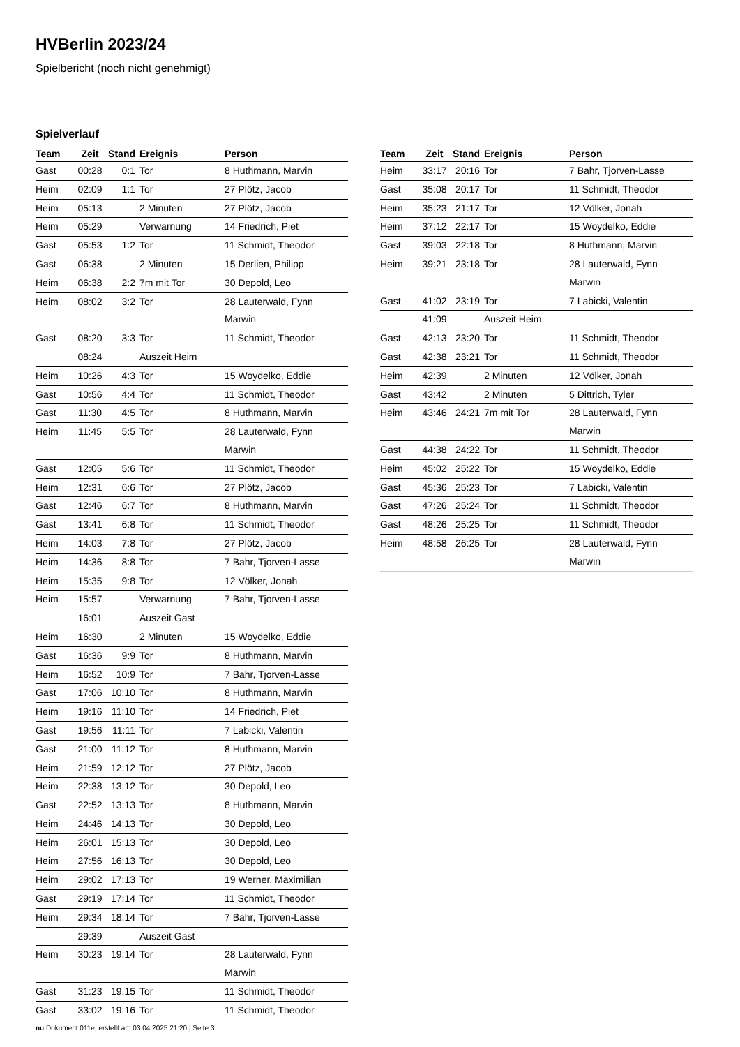HVBerlin 2023/24
Spielbericht (noch nicht genehmigt)
Spielverlauf
| Team | Zeit | Stand | Ereignis | Person |
| --- | --- | --- | --- | --- |
| Gast | 00:28 | 0:1 | Tor | 8 Huthmann, Marvin |
| Heim | 02:09 | 1:1 | Tor | 27 Plötz, Jacob |
| Heim | 05:13 | | 2 Minuten | 27 Plötz, Jacob |
| Heim | 05:29 | | Verwarnung | 14 Friedrich, Piet |
| Gast | 05:53 | 1:2 | Tor | 11 Schmidt, Theodor |
| Gast | 06:38 | | 2 Minuten | 15 Derlien, Philipp |
| Heim | 06:38 | 2:2 | 7m mit Tor | 30 Depold, Leo |
| Heim | 08:02 | 3:2 | Tor | 28 Lauterwald, Fynn Marwin |
| Gast | 08:20 | 3:3 | Tor | 11 Schmidt, Theodor |
| | 08:24 | | Auszeit Heim | |
| Heim | 10:26 | 4:3 | Tor | 15 Woydelko, Eddie |
| Gast | 10:56 | 4:4 | Tor | 11 Schmidt, Theodor |
| Gast | 11:30 | 4:5 | Tor | 8 Huthmann, Marvin |
| Heim | 11:45 | 5:5 | Tor | 28 Lauterwald, Fynn Marwin |
| Gast | 12:05 | 5:6 | Tor | 11 Schmidt, Theodor |
| Heim | 12:31 | 6:6 | Tor | 27 Plötz, Jacob |
| Gast | 12:46 | 6:7 | Tor | 8 Huthmann, Marvin |
| Gast | 13:41 | 6:8 | Tor | 11 Schmidt, Theodor |
| Heim | 14:03 | 7:8 | Tor | 27 Plötz, Jacob |
| Heim | 14:36 | 8:8 | Tor | 7 Bahr, Tjorven-Lasse |
| Heim | 15:35 | 9:8 | Tor | 12 Völker, Jonah |
| Heim | 15:57 | | Verwarnung | 7 Bahr, Tjorven-Lasse |
| | 16:01 | | Auszeit Gast | |
| Heim | 16:30 | | 2 Minuten | 15 Woydelko, Eddie |
| Gast | 16:36 | 9:9 | Tor | 8 Huthmann, Marvin |
| Heim | 16:52 | 10:9 | Tor | 7 Bahr, Tjorven-Lasse |
| Gast | 17:06 | 10:10 | Tor | 8 Huthmann, Marvin |
| Heim | 19:16 | 11:10 | Tor | 14 Friedrich, Piet |
| Gast | 19:56 | 11:11 | Tor | 7 Labicki, Valentin |
| Gast | 21:00 | 11:12 | Tor | 8 Huthmann, Marvin |
| Heim | 21:59 | 12:12 | Tor | 27 Plötz, Jacob |
| Heim | 22:38 | 13:12 | Tor | 30 Depold, Leo |
| Gast | 22:52 | 13:13 | Tor | 8 Huthmann, Marvin |
| Heim | 24:46 | 14:13 | Tor | 30 Depold, Leo |
| Heim | 26:01 | 15:13 | Tor | 30 Depold, Leo |
| Heim | 27:56 | 16:13 | Tor | 30 Depold, Leo |
| Heim | 29:02 | 17:13 | Tor | 19 Werner, Maximilian |
| Gast | 29:19 | 17:14 | Tor | 11 Schmidt, Theodor |
| Heim | 29:34 | 18:14 | Tor | 7 Bahr, Tjorven-Lasse |
| | 29:39 | | Auszeit Gast | |
| Heim | 30:23 | 19:14 | Tor | 28 Lauterwald, Fynn Marwin |
| Gast | 31:23 | 19:15 | Tor | 11 Schmidt, Theodor |
| Gast | 33:02 | 19:16 | Tor | 11 Schmidt, Theodor |
| Team | Zeit | Stand | Ereignis | Person |
| --- | --- | --- | --- | --- |
| Heim | 33:17 | 20:16 | Tor | 7 Bahr, Tjorven-Lasse |
| Gast | 35:08 | 20:17 | Tor | 11 Schmidt, Theodor |
| Heim | 35:23 | 21:17 | Tor | 12 Völker, Jonah |
| Heim | 37:12 | 22:17 | Tor | 15 Woydelko, Eddie |
| Gast | 39:03 | 22:18 | Tor | 8 Huthmann, Marvin |
| Heim | 39:21 | 23:18 | Tor | 28 Lauterwald, Fynn Marwin |
| Gast | 41:02 | 23:19 | Tor | 7 Labicki, Valentin |
| | 41:09 | | Auszeit Heim | |
| Gast | 42:13 | 23:20 | Tor | 11 Schmidt, Theodor |
| Gast | 42:38 | 23:21 | Tor | 11 Schmidt, Theodor |
| Heim | 42:39 | | 2 Minuten | 12 Völker, Jonah |
| Gast | 43:42 | | 2 Minuten | 5 Dittrich, Tyler |
| Heim | 43:46 | 24:21 | 7m mit Tor | 28 Lauterwald, Fynn Marwin |
| Gast | 44:38 | 24:22 | Tor | 11 Schmidt, Theodor |
| Heim | 45:02 | 25:22 | Tor | 15 Woydelko, Eddie |
| Gast | 45:36 | 25:23 | Tor | 7 Labicki, Valentin |
| Gast | 47:26 | 25:24 | Tor | 11 Schmidt, Theodor |
| Gast | 48:26 | 25:25 | Tor | 11 Schmidt, Theodor |
| Heim | 48:58 | 26:25 | Tor | 28 Lauterwald, Fynn Marwin |
nu.Dokument 011e, erstellt am 03.04.2025 21:20 | Seite 3